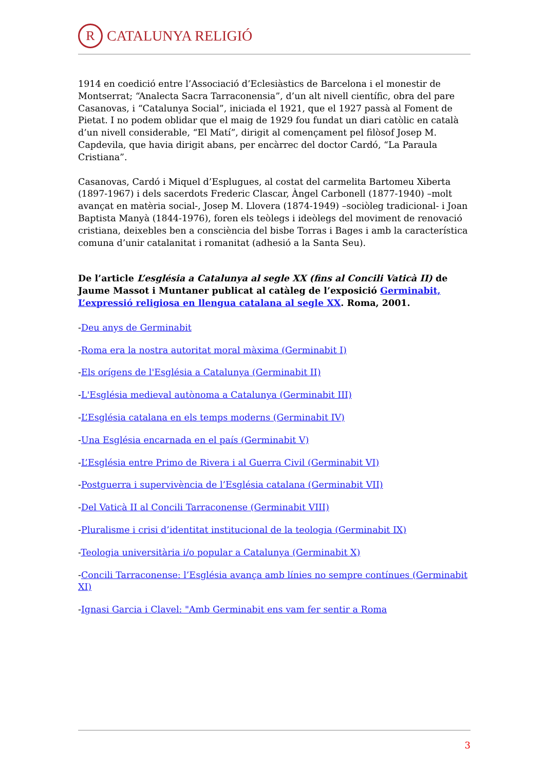R CATALUNYA RELIGIÓ
1914 en coedició entre l’Associació d’Eclesiàstics de Barcelona i el monestir de Montserrat; “Analecta Sacra Tarraconensia”, d’un alt nivell científic, obra del pare Casanovas, i “Catalunya Social”, iniciada el 1921, que el 1927 passà al Foment de Pietat. I no podem oblidar que el maig de 1929 fou fundat un diari catòlic en català d’un nivell considerable, “El Matí”, dirigit al començament pel filòsof Josep M. Capdevila, que havia dirigit abans, per encàrrec del doctor Cardó, “La Paraula Cristiana”.
Casanovas, Cardó i Miquel d’Esplugues, al costat del carmelita Bartomeu Xiberta (1897-1967) i dels sacerdots Frederic Clascar, Àngel Carbonell (1877-1940) –molt avançat en matèria social-, Josep M. Llovera (1874-1949) –sociòleg tradicional- i Joan Baptista Manyà (1844-1976), foren els teòlegs i ideòlegs del moviment de renovació cristiana, deixebles ben a consciència del bisbe Torras i Bages i amb la característica comuna d’unir catalanitat i romanitat (adhesió a la Santa Seu).
De l’article L’església a Catalunya al segle XX (fins al Concili Vaticà II) de Jaume Massot i Muntaner publicat al catàleg de l’exposició Germinabit, L’expressió religiosa en llengua catalana al segle XX. Roma, 2001.
-Deu anys de Germinabit
-Roma era la nostra autoritat moral màxima (Germinabit I)
-Els orígens de l'Església a Catalunya (Germinabit II)
-L'Església medieval autònoma a Catalunya (Germinabit III)
-L’Església catalana en els temps moderns (Germinabit IV)
-Una Església encarnada en el país (Germinabit V)
-L’Església entre Primo de Rivera i al Guerra Civil (Germinabit VI)
-Postguerra i supervivència de l’Església catalana (Germinabit VII)
-Del Vaticà II al Concili Tarraconense (Germinabit VIII)
-Pluralisme i crisi d’identitat institucional de la teologia (Germinabit IX)
-Teologia universitària i/o popular a Catalunya (Germinabit X)
-Concili Tarraconense: l’Església avança amb línies no sempre contínues (Germinabit XI)
-Ignasi Garcia i Clavel: "Amb Germinabit ens vam fer sentir a Roma
3